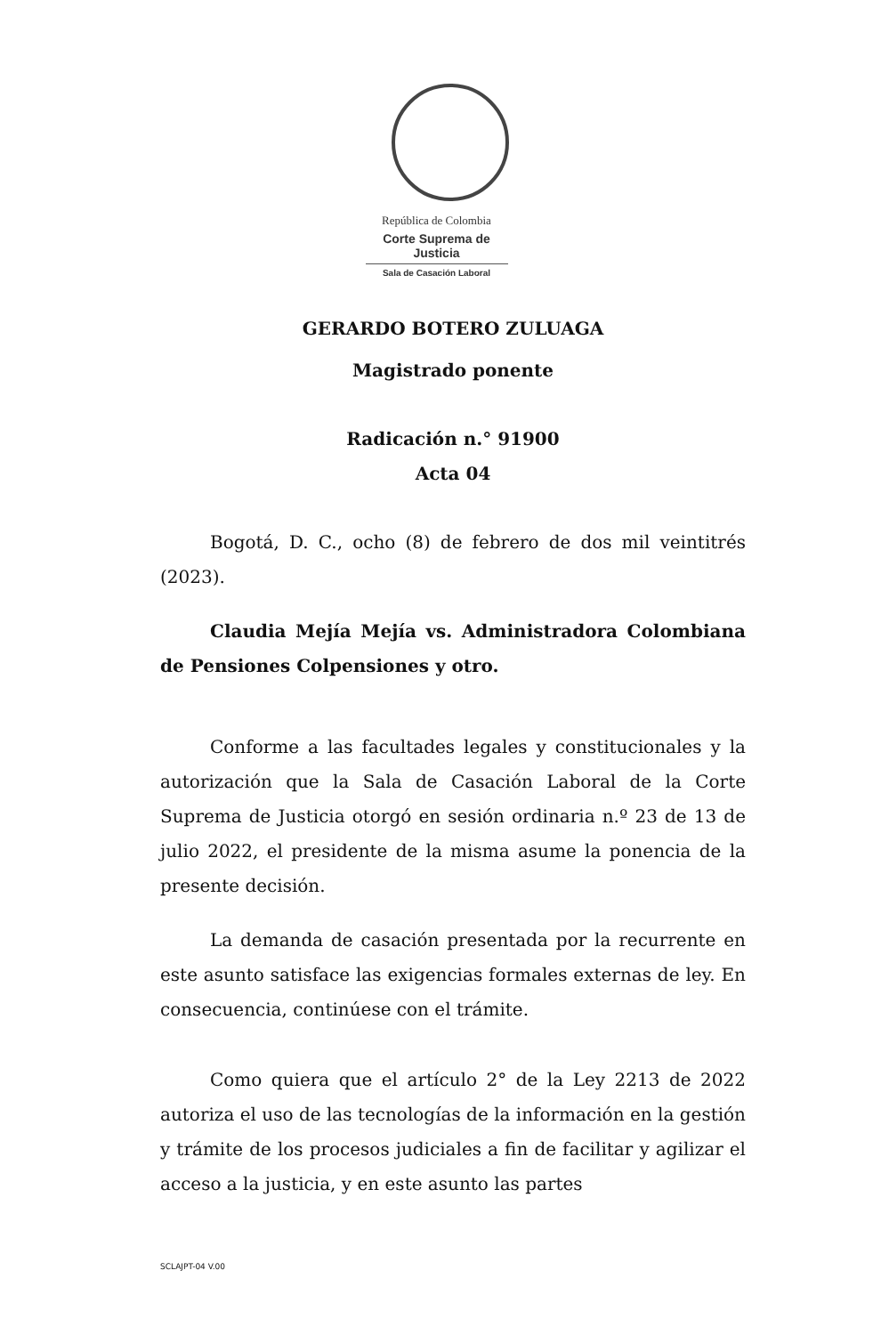República de Colombia
Corte Suprema de Justicia
Sala de Casación Laboral
GERARDO BOTERO ZULUAGA
Magistrado ponente
Radicación n.° 91900
Acta 04
Bogotá, D. C., ocho (8) de febrero de dos mil veintitrés (2023).
Claudia Mejía Mejía vs. Administradora Colombiana de Pensiones Colpensiones y otro.
Conforme a las facultades legales y constitucionales y la autorización que la Sala de Casación Laboral de la Corte Suprema de Justicia otorgó en sesión ordinaria n.º 23 de 13 de julio 2022, el presidente de la misma asume la ponencia de la presente decisión.
La demanda de casación presentada por la recurrente en este asunto satisface las exigencias formales externas de ley. En consecuencia, continúese con el trámite.
Como quiera que el artículo 2° de la Ley 2213 de 2022 autoriza el uso de las tecnologías de la información en la gestión y trámite de los procesos judiciales a fin de facilitar y agilizar el acceso a la justicia, y en este asunto las partes
SCLAJPT-04 V.00